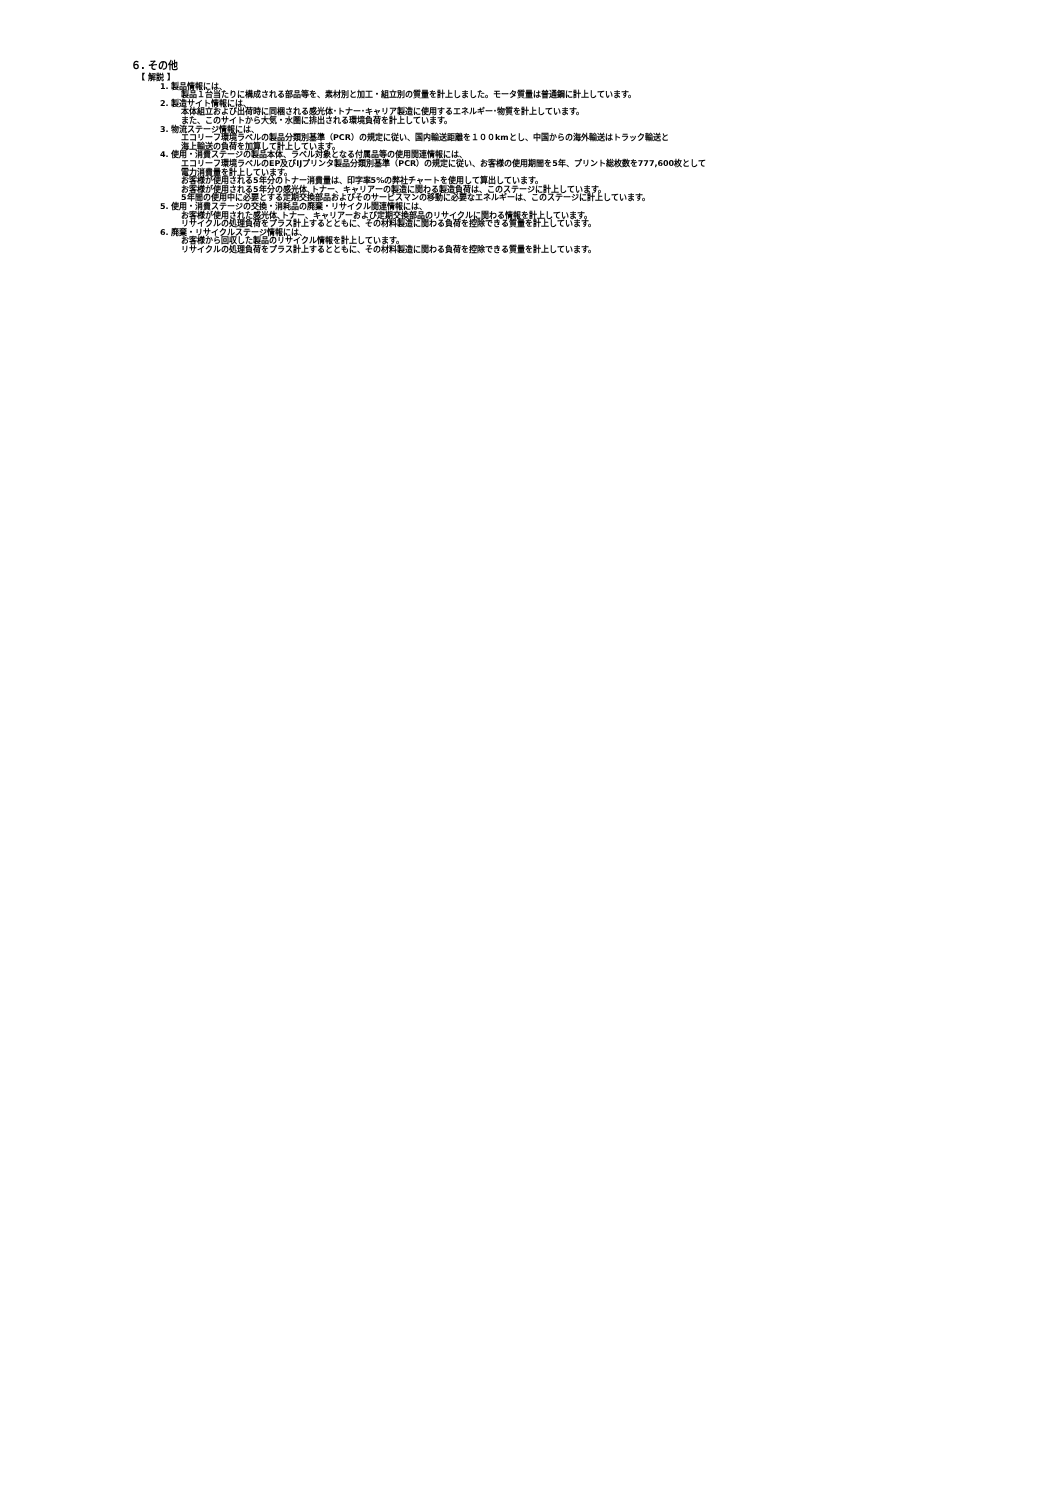６. その他
【 解説 】
1. 製品情報には、
製品１台当たりに構成される部品等を、素材別と加工・組立別の質量を計上しました。モータ質量は普通鋼に計上しています。
2. 製造サイト情報には、
本体組立および出荷時に同梱される感光体･トナー･キャリア製造に使用するエネルギー･物質を計上しています。
また、このサイトから大気・水圏に排出される環境負荷を計上しています。
3. 物流ステージ情報には、
エコリーフ環境ラベルの製品分類別基準（PCR）の規定に従い、国内輸送距離を１００kmとし、中国からの海外輸送はトラック輸送と
海上輸送の負荷を加算して計上しています。
4. 使用・消費ステージの製品本体、ラベル対象となる付属品等の使用関連情報には、
エコリーフ環境ラベルのEP及びIJプリンタ製品分類別基準（PCR）の規定に従い、お客様の使用期間を5年、プリント総枚数を777,600枚として
電力消費量を計上しています。
お客様が使用される5年分のトナー消費量は、印字率5%の弊社チャートを使用して算出しています。
お客様が使用される5年分の感光体､トナー、キャリアーの製造に関わる製造負荷は、このステージに計上しています。
5年間の使用中に必要とする定期交換部品およびそのサービスマンの移動に必要なエネルギーは、このステージに計上しています。
5. 使用・消費ステージの交換・消耗品の廃棄・リサイクル関連情報には、
お客様が使用された感光体､トナー、キャリアーおよび定期交換部品のリサイクルに関わる情報を計上しています。
リサイクルの処理負荷をプラス計上するとともに、その材料製造に関わる負荷を控除できる質量を計上しています。
6. 廃棄・リサイクルステージ情報には、
お客様から回収した製品のリサイクル情報を計上しています。
リサイクルの処理負荷をプラス計上するとともに、その材料製造に関わる負荷を控除できる質量を計上しています。